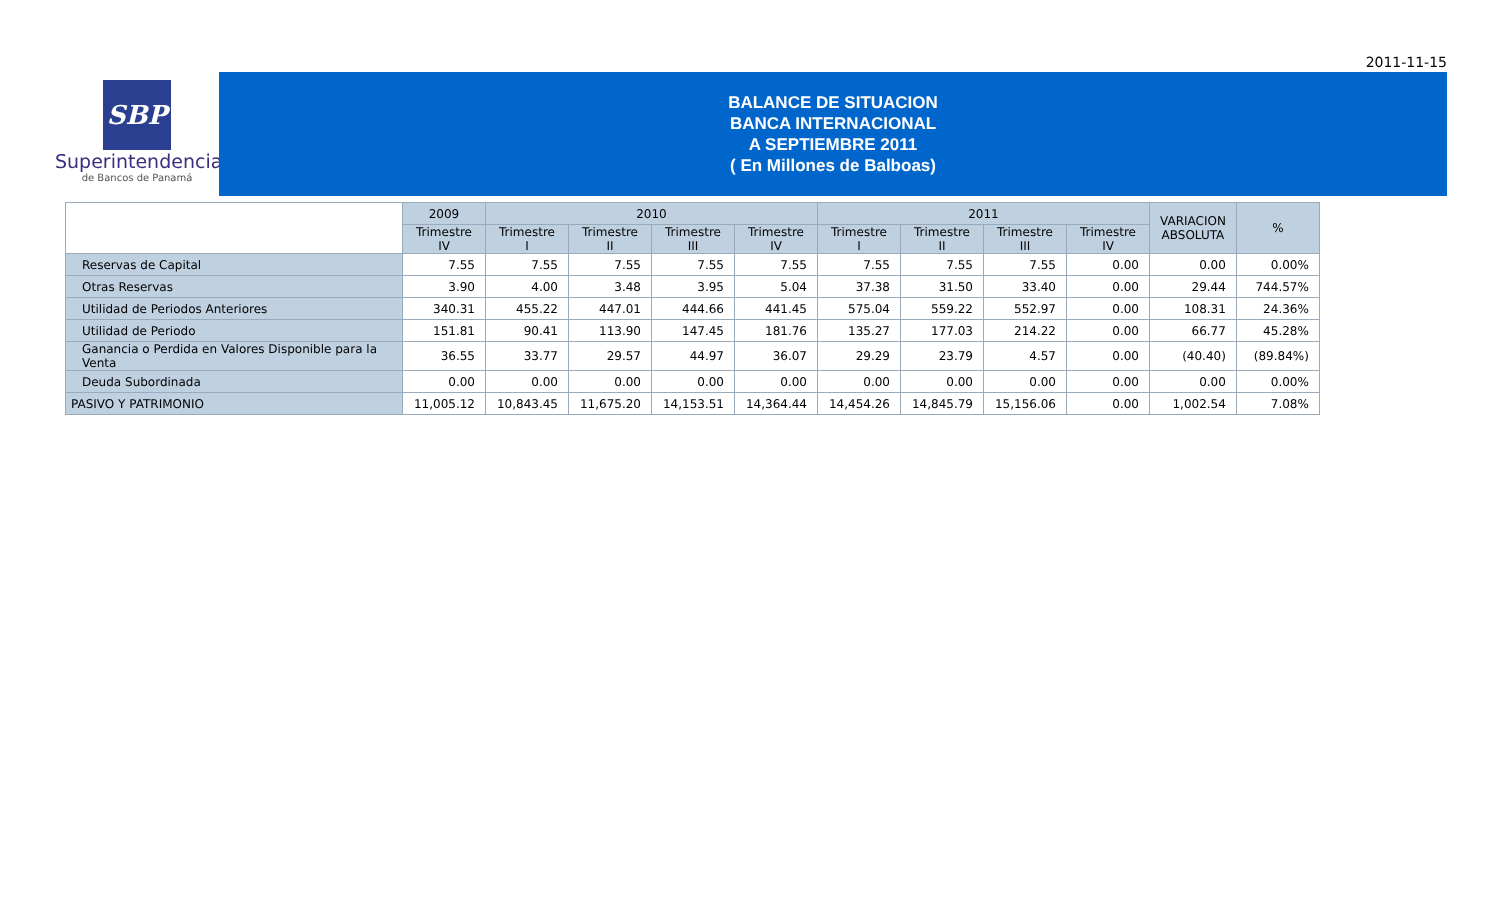2011-11-15
SBP
Superintendencia
de Bancos de Panamá
BALANCE DE SITUACION
BANCA INTERNACIONAL
A SEPTIEMBRE 2011
( En Millones de Balboas)
| | 2009 | 2010 | | | | 2011 | | | | VARIACION ABSOLUTA | % |
| --- | --- | --- | --- | --- | --- | --- | --- | --- | --- | --- | --- |
| | Trimestre IV | Trimestre I | Trimestre II | Trimestre III | Trimestre IV | Trimestre I | Trimestre II | Trimestre III | Trimestre IV | | |
| Reservas de Capital | 7.55 | 7.55 | 7.55 | 7.55 | 7.55 | 7.55 | 7.55 | 7.55 | 0.00 | 0.00 | 0.00% |
| Otras Reservas | 3.90 | 4.00 | 3.48 | 3.95 | 5.04 | 37.38 | 31.50 | 33.40 | 0.00 | 29.44 | 744.57% |
| Utilidad de Periodos Anteriores | 340.31 | 455.22 | 447.01 | 444.66 | 441.45 | 575.04 | 559.22 | 552.97 | 0.00 | 108.31 | 24.36% |
| Utilidad de Periodo | 151.81 | 90.41 | 113.90 | 147.45 | 181.76 | 135.27 | 177.03 | 214.22 | 0.00 | 66.77 | 45.28% |
| Ganancia o Perdida en Valores Disponible para la Venta | 36.55 | 33.77 | 29.57 | 44.97 | 36.07 | 29.29 | 23.79 | 4.57 | 0.00 | (40.40) | (89.84%) |
| Deuda Subordinada | 0.00 | 0.00 | 0.00 | 0.00 | 0.00 | 0.00 | 0.00 | 0.00 | 0.00 | 0.00 | 0.00% |
| PASIVO Y PATRIMONIO | 11,005.12 | 10,843.45 | 11,675.20 | 14,153.51 | 14,364.44 | 14,454.26 | 14,845.79 | 15,156.06 | 0.00 | 1,002.54 | 7.08% |